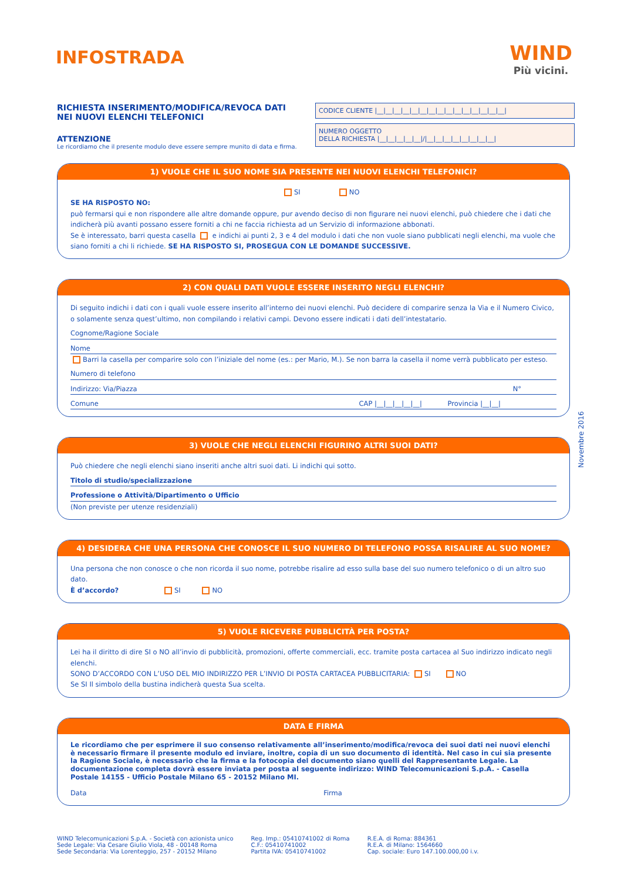INFOSTRADA
WIND
Più vicini.
RICHIESTA INSERIMENTO/MODIFICA/REVOCA DATI NEI NUOVI ELENCHI TELEFONICI
ATTENZIONE
Le ricordiamo che il presente modulo deve essere sempre munito di data e firma.
CODICE CLIENTE |__|__|__|__|__|__|__|__|__|__|__|__|__|__|__|
NUMERO OGGETTO
DELLA RICHIESTA |__|__|__|__|__|/|__|__|__|__|__|__|__|__|
1) VUOLE CHE IL SUO NOME SIA PRESENTE NEI NUOVI ELENCHI TELEFONICI?
SI NO
SE HA RISPOSTO NO:
può fermarsi qui e non rispondere alle altre domande oppure, pur avendo deciso di non figurare nei nuovi elenchi, può chiedere che i dati che indicherà più avanti possano essere forniti a chi ne faccia richiesta ad un Servizio di informazione abbonati.
Se è interessato, barri questa casella e indichi ai punti 2, 3 e 4 del modulo i dati che non vuole siano pubblicati negli elenchi, ma vuole che siano forniti a chi li richiede. SE HA RISPOSTO SI, PROSEGUA CON LE DOMANDE SUCCESSIVE.
2) CON QUALI DATI VUOLE ESSERE INSERITO NEGLI ELENCHI?
Di seguito indichi i dati con i quali vuole essere inserito all’interno dei nuovi elenchi. Può decidere di comparire senza la Via e il Numero Civico, o solamente senza quest’ultimo, non compilando i relativi campi. Devono essere indicati i dati dell’intestatario.
Cognome/Ragione Sociale
Nome
Barri la casella per comparire solo con l’iniziale del nome (es.: per Mario, M.). Se non barra la casella il nome verrà pubblicato per esteso.
Numero di telefono
Indirizzo: Via/Piazza N°
Comune CAP |__|__|__|__|__| Provincia |__|__|
3) VUOLE CHE NEGLI ELENCHI FIGURINO ALTRI SUOI DATI?
Può chiedere che negli elenchi siano inseriti anche altri suoi dati. Li indichi qui sotto.
Titolo di studio/specializzazione
Professione o Attività/Dipartimento o Ufficio
(Non previste per utenze residenziali)
4) DESIDERA CHE UNA PERSONA CHE CONOSCE IL SUO NUMERO DI TELEFONO POSSA RISALIRE AL SUO NOME?
Una persona che non conosce o che non ricorda il suo nome, potrebbe risalire ad esso sulla base del suo numero telefonico o di un altro suo dato.
È d’accordo? SI NO
5) VUOLE RICEVERE PUBBLICITÀ PER POSTA?
Lei ha il diritto di dire SI o NO all’invio di pubblicità, promozioni, offerte commerciali, ecc. tramite posta cartacea al Suo indirizzo indicato negli elenchi.
SONO D’ACCORDO CON L’USO DEL MIO INDIRIZZO PER L’INVIO DI POSTA CARTACEA PUBBLICITARIA: SI NO
Se SI Il simbolo della bustina indicherà questa Sua scelta.
DATA E FIRMA
Le ricordiamo che per esprimere il suo consenso relativamente all’inserimento/modifica/revoca dei suoi dati nei nuovi elenchi è necessario firmare il presente modulo ed inviare, inoltre, copia di un suo documento di identità. Nel caso in cui sia presente la Ragione Sociale, è necessario che la firma e la fotocopia del documento siano quelli del Rappresentante Legale. La documentazione completa dovrà essere inviata per posta al seguente indirizzo: WIND Telecomunicazioni S.p.A. - Casella Postale 14155 - Ufficio Postale Milano 65 - 20152 Milano MI.
Data Firma
WIND Telecomunicazioni S.p.A. - Società con azionista unico
Sede Legale: Via Cesare Giulio Viola, 48 - 00148 Roma
Sede Secondaria: Via Lorenteggio, 257 - 20152 Milano
Reg. Imp.: 05410741002 di Roma
C.F.: 05410741002
Partita IVA: 05410741002
R.E.A. di Roma: 884361
R.E.A. di Milano: 1564660
Cap. sociale: Euro 147.100.000,00 i.v.
Novembre 2016